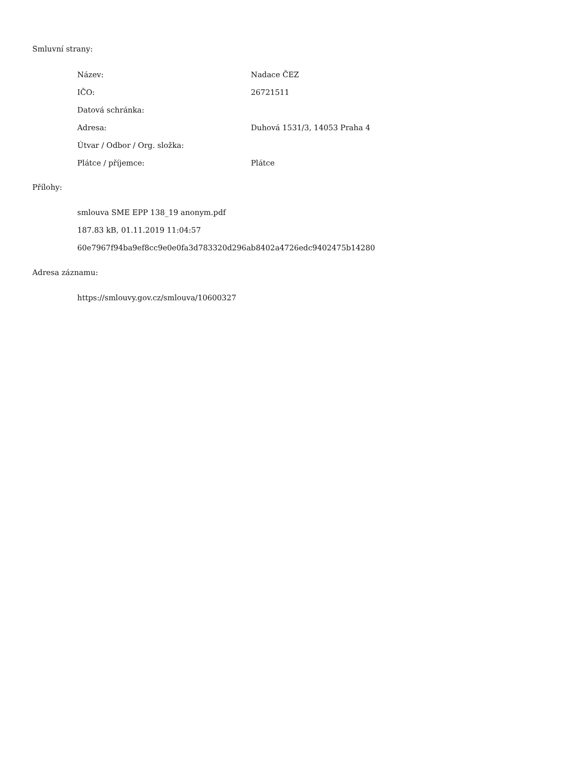Smluvní strany:
| Název: | Nadace ČEZ |
| IČO: | 26721511 |
| Datová schránka: | |
| Adresa: | Duhová 1531/3, 14053 Praha 4 |
| Útvar / Odbor / Org. složka: | |
| Plátce / příjemce: | Plátce |
Přílohy:
smlouva SME EPP 138_19 anonym.pdf
187.83 kB, 01.11.2019 11:04:57
60e7967f94ba9ef8cc9e0e0fa3d783320d296ab8402a4726edc9402475b14280
Adresa záznamu:
https://smlouvy.gov.cz/smlouva/10600327